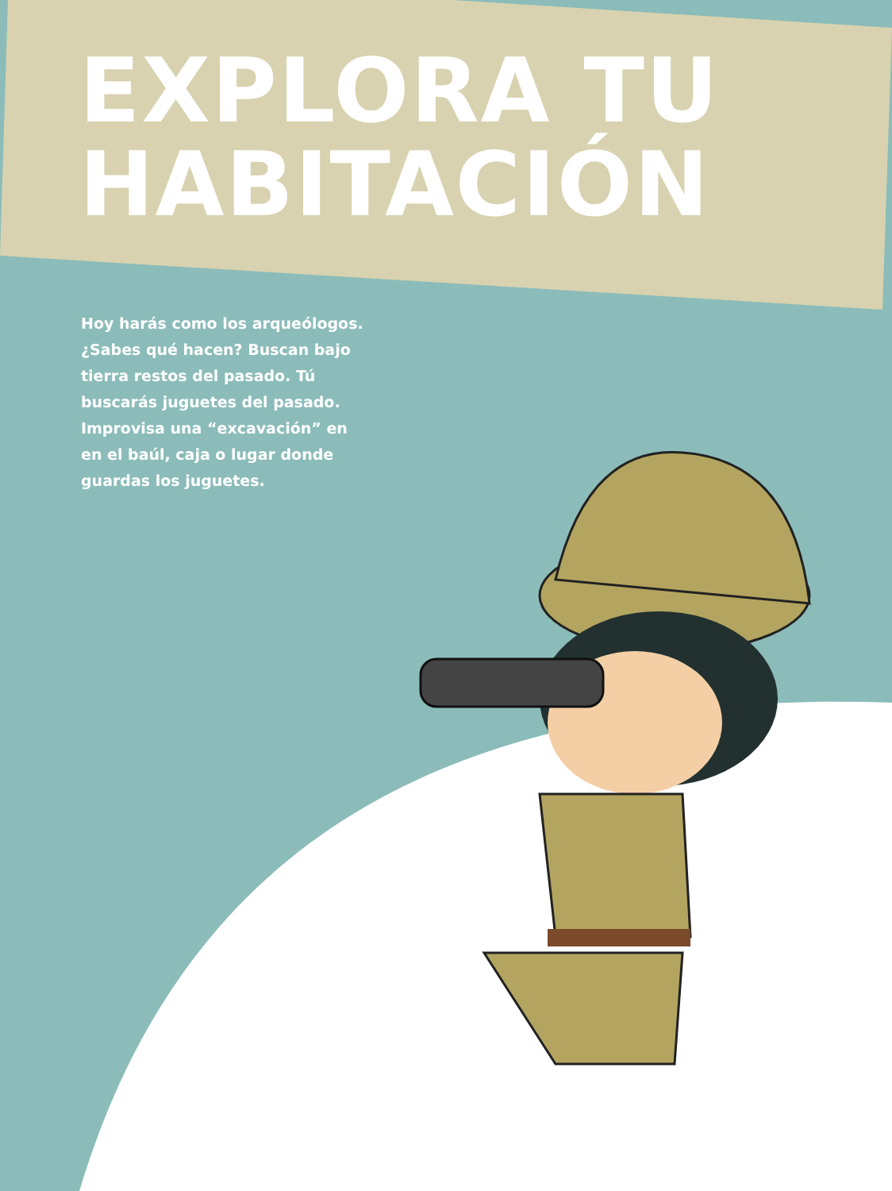EXPLORA TU
HABITACIÓN
Hoy harás como los arqueólogos. ¿Sabes qué hacen? Buscan bajo tierra restos del pasado. Tú buscarás juguetes del pasado. Improvisa una “excavación” en en el baúl, caja o lugar donde guardas los juguetes.